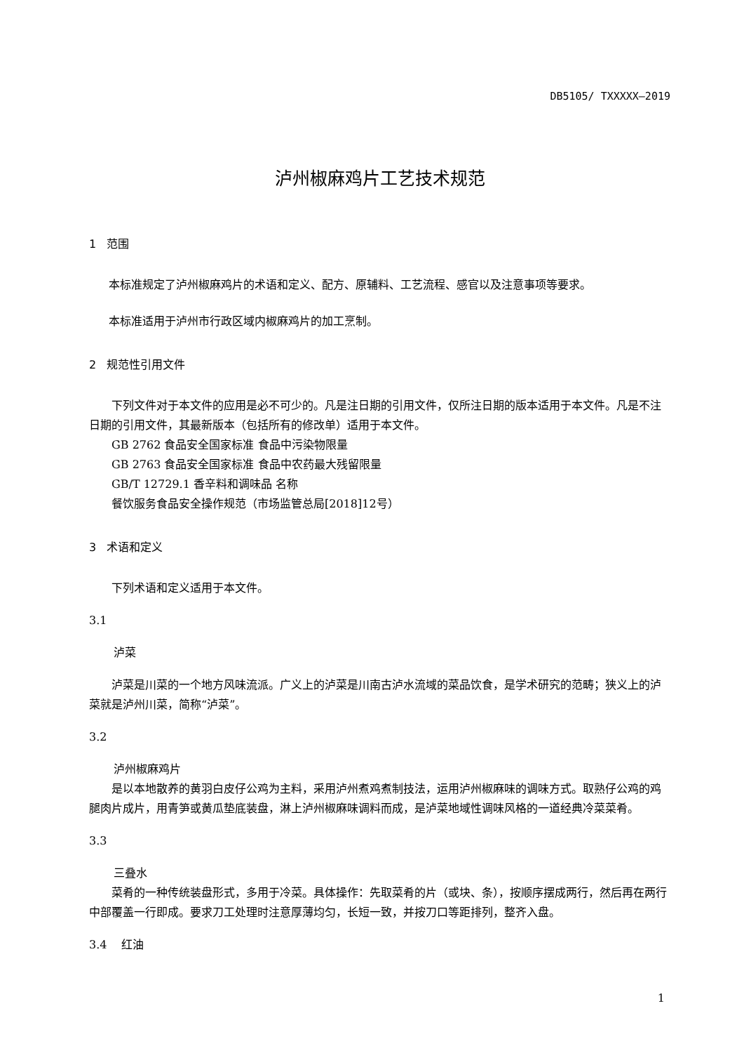DB5105/ TXXXXX—2019
泸州椒麻鸡片工艺技术规范
1 范围
本标准规定了泸州椒麻鸡片的术语和定义、配方、原辅料、工艺流程、感官以及注意事项等要求。
本标准适用于泸州市行政区域内椒麻鸡片的加工烹制。
2 规范性引用文件
下列文件对于本文件的应用是必不可少的。凡是注日期的引用文件，仅所注日期的版本适用于本文件。凡是不注日期的引用文件，其最新版本（包括所有的修改单）适用于本文件。
GB 2762 食品安全国家标准 食品中污染物限量
GB 2763 食品安全国家标准 食品中农药最大残留限量
GB/T 12729.1 香辛料和调味品 名称
餐饮服务食品安全操作规范（市场监管总局[2018]12号）
3 术语和定义
下列术语和定义适用于本文件。
3.1
泸菜
泸菜是川菜的一个地方风味流派。广义上的泸菜是川南古泸水流域的菜品饮食，是学术研究的范畴；狭义上的泸菜就是泸州川菜，简称“泸菜”。
3.2
泸州椒麻鸡片
是以本地散养的黄羽白皮仔公鸡为主料，采用泸州煮鸡煮制技法，运用泸州椒麻味的调味方式。取熟仔公鸡的鸡腿肉片成片，用青笋或黄瓜垫底装盘，淋上泸州椒麻味调料而成，是泸菜地域性调味风格的一道经典冷菜菜肴。
3.3
三叠水
菜肴的一种传统装盘形式，多用于冷菜。具体操作：先取菜肴的片（或块、条），按顺序摆成两行，然后再在两行中部覆盖一行即成。要求刀工处理时注意厚薄均匀，长短一致，并按刀口等距排列，整齐入盘。
3.4 红油
1